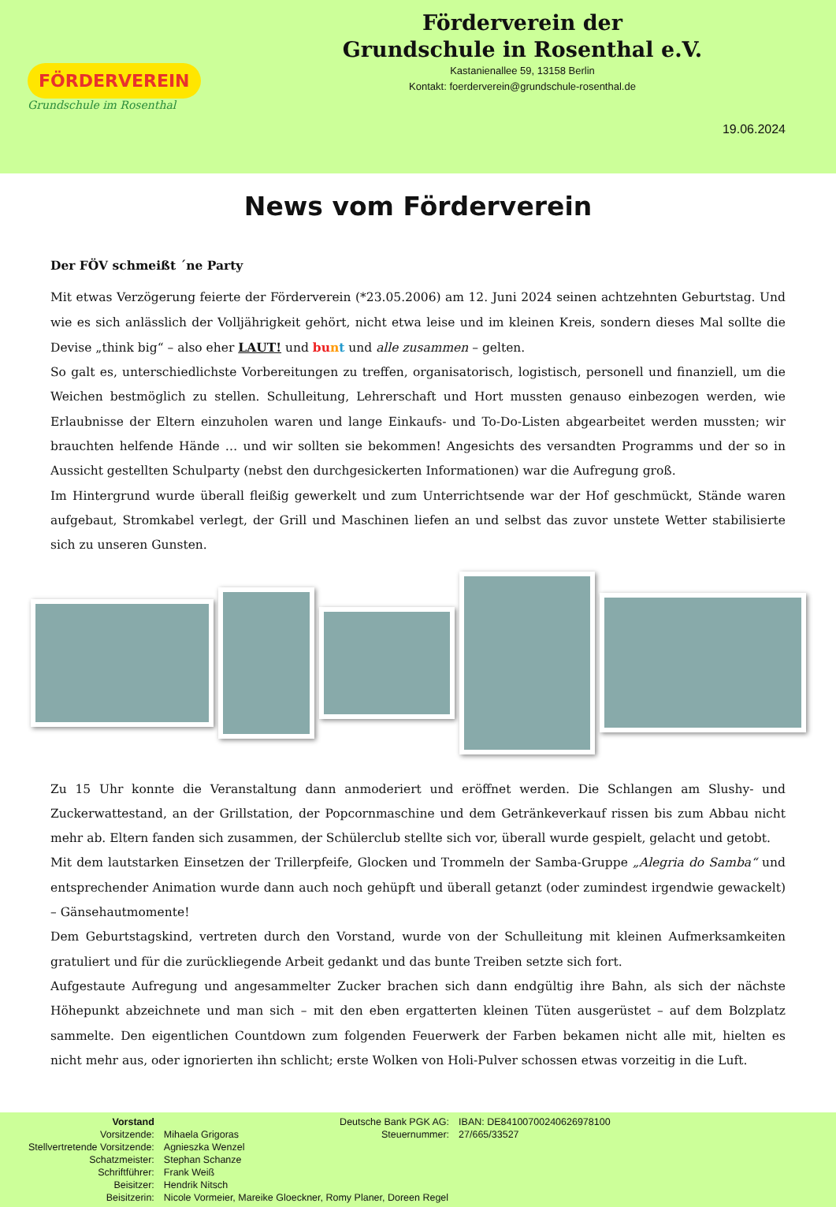FÖRDERVEREIN
Grundschule im Rosenthal
Förderverein der
Grundschule in Rosenthal e.V.
Kastanienallee 59, 13158 Berlin
Kontakt: foerderverein@grundschule-rosenthal.de
19.06.2024
News vom Förderverein
Der FÖV schmeißt ´ne Party
Mit etwas Verzögerung feierte der Förderverein (*23.05.2006) am 12. Juni 2024 seinen achtzehnten Geburtstag. Und wie es sich anlässlich der Volljährigkeit gehört, nicht etwa leise und im kleinen Kreis, sondern dieses Mal sollte die Devise „think big“ – also eher LAUT! und bu nt und alle zusammen – gelten.
So galt es, unterschiedlichste Vorbereitungen zu treffen, organisatorisch, logistisch, personell und finanziell, um die Weichen bestmöglich zu stellen. Schulleitung, Lehrerschaft und Hort mussten genauso einbezogen werden, wie Erlaubnisse der Eltern einzuholen waren und lange Einkaufs- und To-Do-Listen abgearbeitet werden mussten; wir brauchten helfende Hände … und wir sollten sie bekommen! Angesichts des versandten Programms und der so in Aussicht gestellten Schulparty (nebst den durchgesickerten Informationen) war die Aufregung groß.
Im Hintergrund wurde überall fleißig gewerkelt und zum Unterrichtsende war der Hof geschmückt, Stände waren aufgebaut, Stromkabel verlegt, der Grill und Maschinen liefen an und selbst das zuvor unstete Wetter stabilisierte sich zu unseren Gunsten.
Zu 15 Uhr konnte die Veranstaltung dann anmoderiert und eröffnet werden. Die Schlangen am Slushy- und Zuckerwattestand, an der Grillstation, der Popcornmaschine und dem Getränkeverkauf rissen bis zum Abbau nicht mehr ab. Eltern fanden sich zusammen, der Schülerclub stellte sich vor, überall wurde gespielt, gelacht und getobt.
Mit dem lautstarken Einsetzen der Trillerpfeife, Glocken und Trommeln der Samba-Gruppe „Alegria do Samba“ und entsprechender Animation wurde dann auch noch gehüpft und überall getanzt (oder zumindest irgendwie gewackelt) – Gänsehautmomente!
Dem Geburtstagskind, vertreten durch den Vorstand, wurde von der Schulleitung mit kleinen Aufmerksamkeiten gratuliert und für die zurückliegende Arbeit gedankt und das bunte Treiben setzte sich fort.
Aufgestaute Aufregung und angesammelter Zucker brachen sich dann endgültig ihre Bahn, als sich der nächste Höhepunkt abzeichnete und man sich – mit den eben ergatterten kleinen Tüten ausgerüstet – auf dem Bolzplatz sammelte. Den eigentlichen Countdown zum folgenden Feuerwerk der Farben bekamen nicht alle mit, hielten es nicht mehr aus, oder ignorierten ihn schlicht; erste Wolken von Holi-Pulver schossen etwas vorzeitig in die Luft.
| Vorstand | |
| Vorsitzende: | Mihaela Grigoras |
| Stellvertretende Vorsitzende: | Agnieszka Wenzel |
| Schatzmeister: | Stephan Schanze |
| Schriftführer: | Frank Weiß |
| Beisitzer: | Hendrik Nitsch |
| Beisitzerin: | Nicole Vormeier, Mareike Gloeckner, Romy Planer, Doreen Regel |
| Deutsche Bank PGK AG: | IBAN: DE84100700240626978100 |
| Steuernummer: | 27/665/33527 |